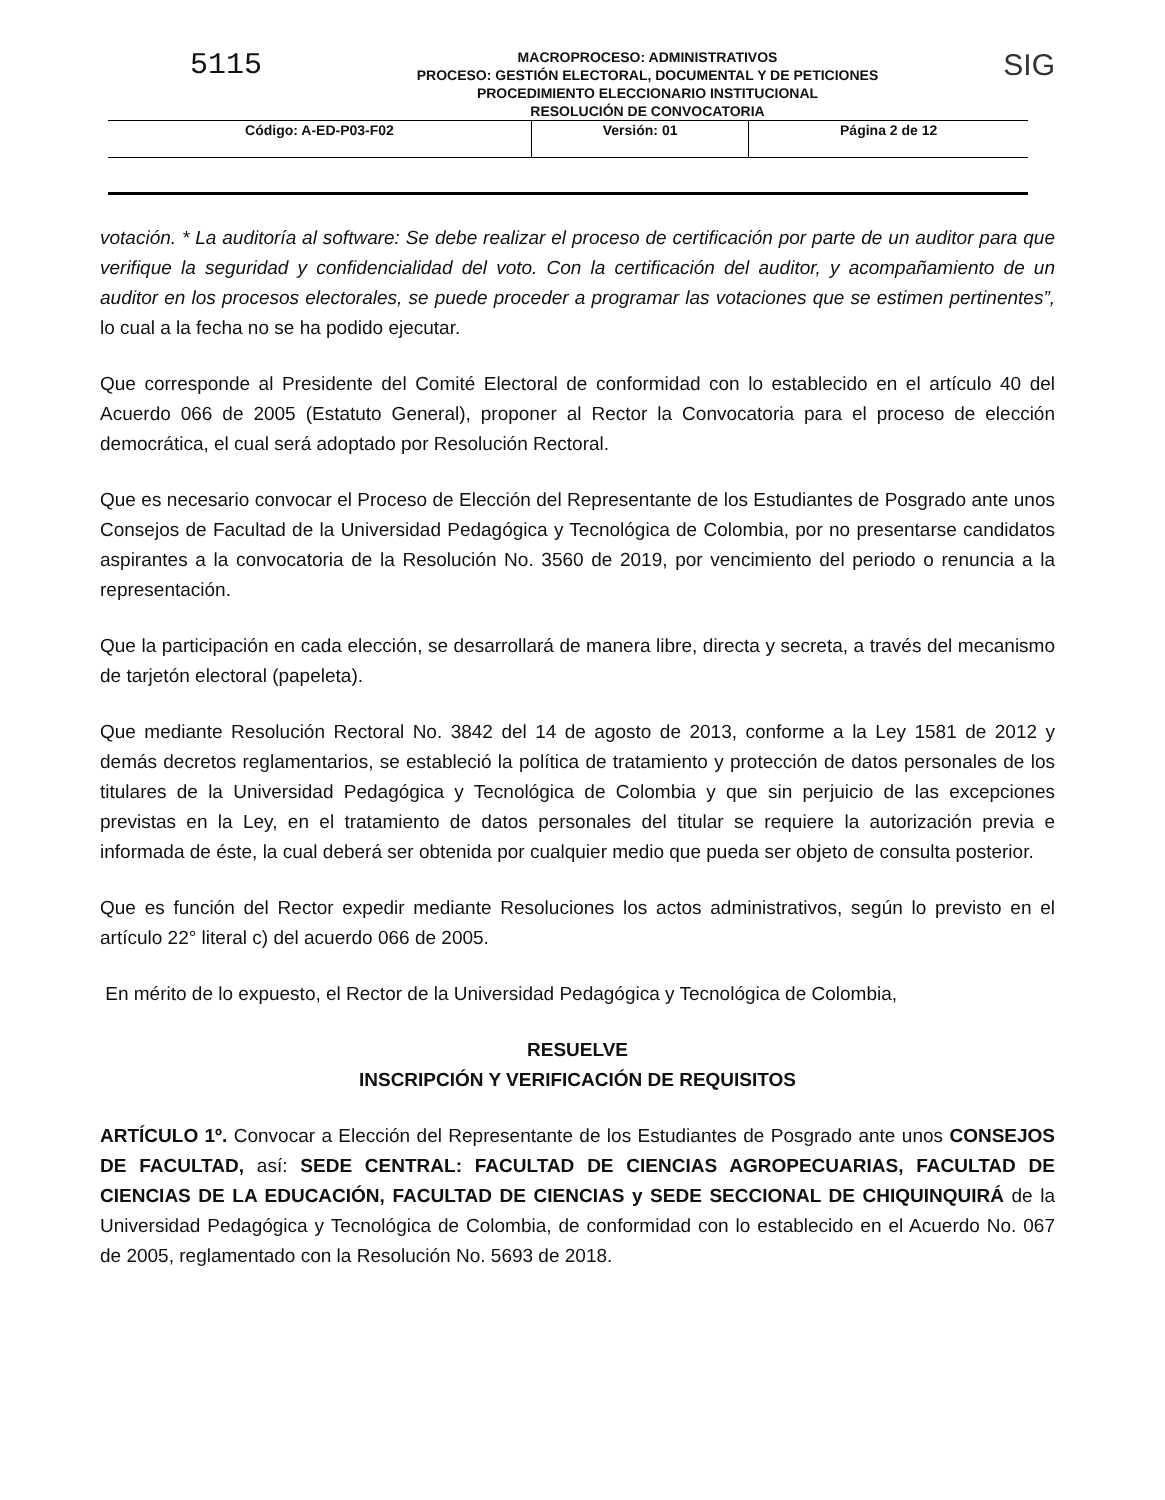5115
MACROPROCESO: ADMINISTRATIVOS
PROCESO: GESTIÓN ELECTORAL, DOCUMENTAL Y DE PETICIONES
PROCEDIMIENTO ELECCIONARIO INSTITUCIONAL
RESOLUCIÓN DE CONVOCATORIA
SIG
| Código: A-ED-P03-F02 | Versión: 01 | Página 2 de 12 |
votación. * La auditoría al software: Se debe realizar el proceso de certificación por parte de un auditor para que verifique la seguridad y confidencialidad del voto. Con la certificación del auditor, y acompañamiento de un auditor en los procesos electorales, se puede proceder a programar las votaciones que se estimen pertinentes”, lo cual a la fecha no se ha podido ejecutar.
Que corresponde al Presidente del Comité Electoral de conformidad con lo establecido en el artículo 40 del Acuerdo 066 de 2005 (Estatuto General), proponer al Rector la Convocatoria para el proceso de elección democrática, el cual será adoptado por Resolución Rectoral.
Que es necesario convocar el Proceso de Elección del Representante de los Estudiantes de Posgrado ante unos Consejos de Facultad de la Universidad Pedagógica y Tecnológica de Colombia, por no presentarse candidatos aspirantes a la convocatoria de la Resolución No. 3560 de 2019, por vencimiento del periodo o renuncia a la representación.
Que la participación en cada elección, se desarrollará de manera libre, directa y secreta, a través del mecanismo de tarjetón electoral (papeleta).
Que mediante Resolución Rectoral No. 3842 del 14 de agosto de 2013, conforme a la Ley 1581 de 2012 y demás decretos reglamentarios, se estableció la política de tratamiento y protección de datos personales de los titulares de la Universidad Pedagógica y Tecnológica de Colombia y que sin perjuicio de las excepciones previstas en la Ley, en el tratamiento de datos personales del titular se requiere la autorización previa e informada de éste, la cual deberá ser obtenida por cualquier medio que pueda ser objeto de consulta posterior.
Que es función del Rector expedir mediante Resoluciones los actos administrativos, según lo previsto en el artículo 22° literal c) del acuerdo 066 de 2005.
En mérito de lo expuesto, el Rector de la Universidad Pedagógica y Tecnológica de Colombia,
RESUELVE
INSCRIPCIÓN Y VERIFICACIÓN DE REQUISITOS
ARTÍCULO 1º. Convocar a Elección del Representante de los Estudiantes de Posgrado ante unos CONSEJOS DE FACULTAD, así: SEDE CENTRAL: FACULTAD DE CIENCIAS AGROPECUARIAS, FACULTAD DE CIENCIAS DE LA EDUCACIÓN, FACULTAD DE CIENCIAS y SEDE SECCIONAL DE CHIQUINQUIRÁ de la Universidad Pedagógica y Tecnológica de Colombia, de conformidad con lo establecido en el Acuerdo No. 067 de 2005, reglamentado con la Resolución No. 5693 de 2018.